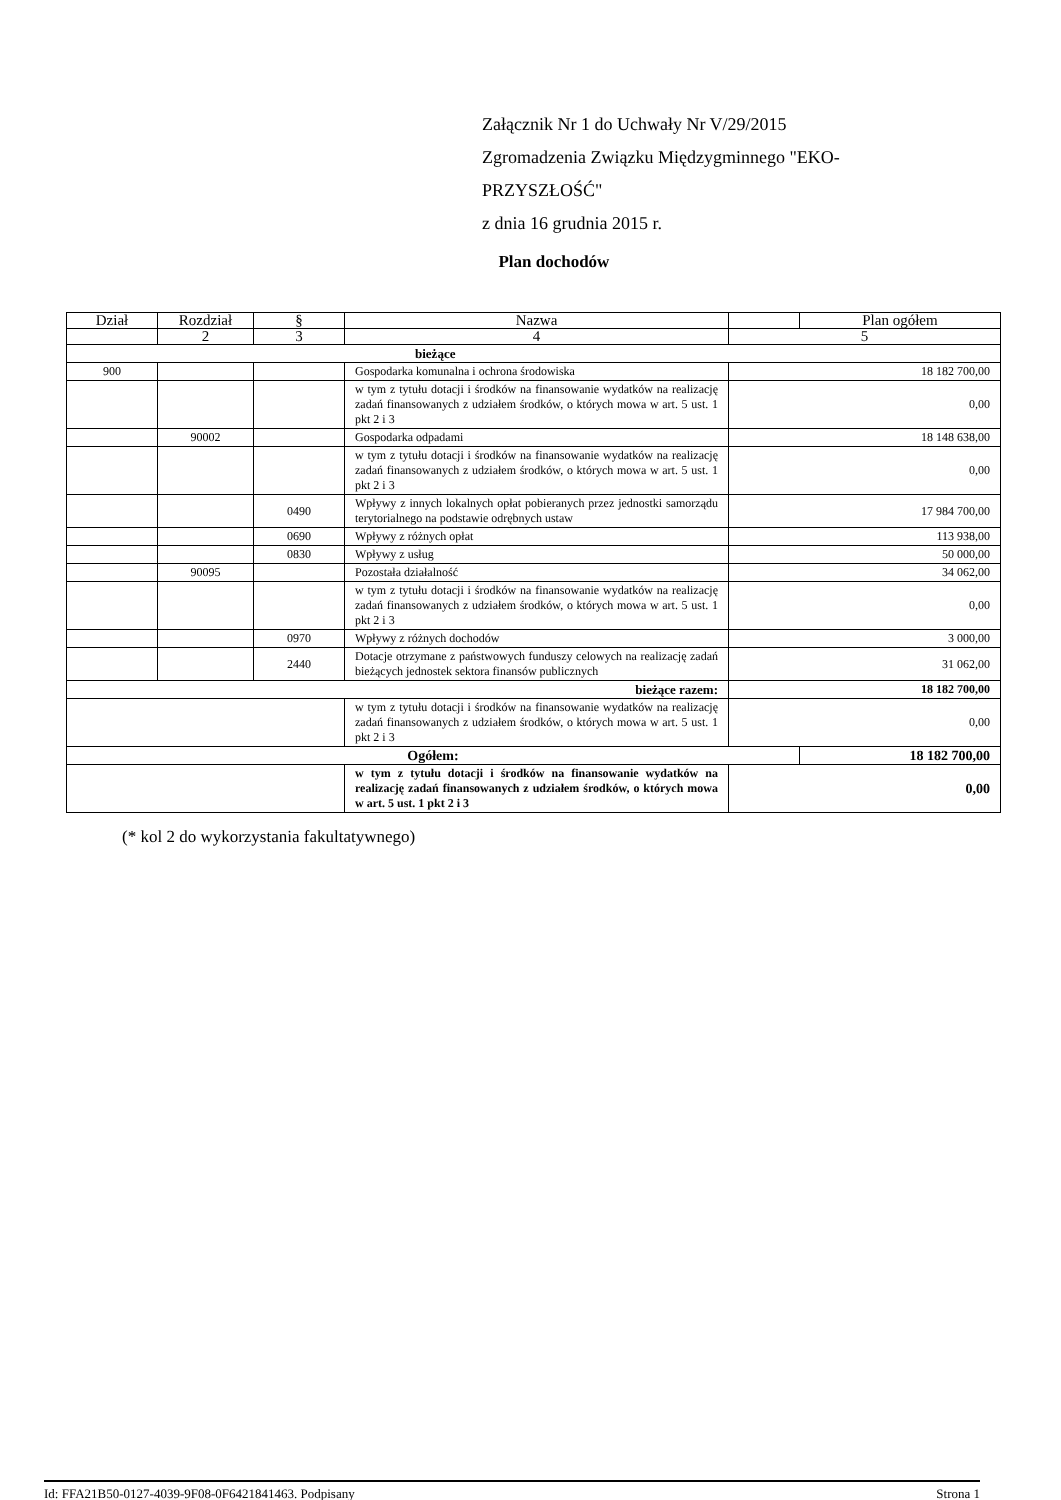Załącznik Nr 1 do Uchwały Nr V/29/2015
Zgromadzenia Związku Międzygminnego "EKO-
PRZYSZŁOŚĆ"
z dnia 16 grudnia 2015 r.
Plan dochodów
| Dział | Rozdział | § | Nazwa | | Plan ogółem |
| --- | --- | --- | --- | --- | --- |
| | 2 | 3 | 4 | 5 | |
| bieżące | | | | | |
| 900 | | | Gospodarka komunalna i ochrona środowiska | 18 182 700,00 | |
| | | | w tym z tytułu dotacji i środków na finansowanie wydatków na realizację zadań finansowanych z udziałem środków, o których mowa w art. 5 ust. 1 pkt 2 i 3 | 0,00 | |
| | 90002 | | Gospodarka odpadami | 18 148 638,00 | |
| | | | w tym z tytułu dotacji i środków na finansowanie wydatków na realizację zadań finansowanych z udziałem środków, o których mowa w art. 5 ust. 1 pkt 2 i 3 | 0,00 | |
| | | 0490 | Wpływy z innych lokalnych opłat pobieranych przez jednostki samorządu terytorialnego na podstawie odrębnych ustaw | 17 984 700,00 | |
| | | 0690 | Wpływy z różnych opłat | 113 938,00 | |
| | | 0830 | Wpływy z usług | 50 000,00 | |
| | 90095 | | Pozostała działalność | 34 062,00 | |
| | | | w tym z tytułu dotacji i środków na finansowanie wydatków na realizację zadań finansowanych z udziałem środków, o których mowa w art. 5 ust. 1 pkt 2 i 3 | 0,00 | |
| | | 0970 | Wpływy z różnych dochodów | 3 000,00 | |
| | | 2440 | Dotacje otrzymane z państwowych funduszy celowych na realizację zadań bieżących jednostek sektora finansów publicznych | 31 062,00 | |
| bieżące razem: | | | | 18 182 700,00 | |
| | | | w tym z tytułu dotacji i środków na finansowanie wydatków na realizację zadań finansowanych z udziałem środków, o których mowa w art. 5 ust. 1 pkt 2 i 3 | 0,00 | |
| Ogółem: | | | | | 18 182 700,00 |
| | | | w tym z tytułu dotacji i środków na finansowanie wydatków na realizację zadań finansowanych z udziałem środków, o których mowa w art. 5 ust. 1 pkt 2 i 3 | 0,00 | |
(* kol 2 do wykorzystania fakultatywnego)
Id: FFA21B50-0127-4039-9F08-0F6421841463. Podpisany Strona 1